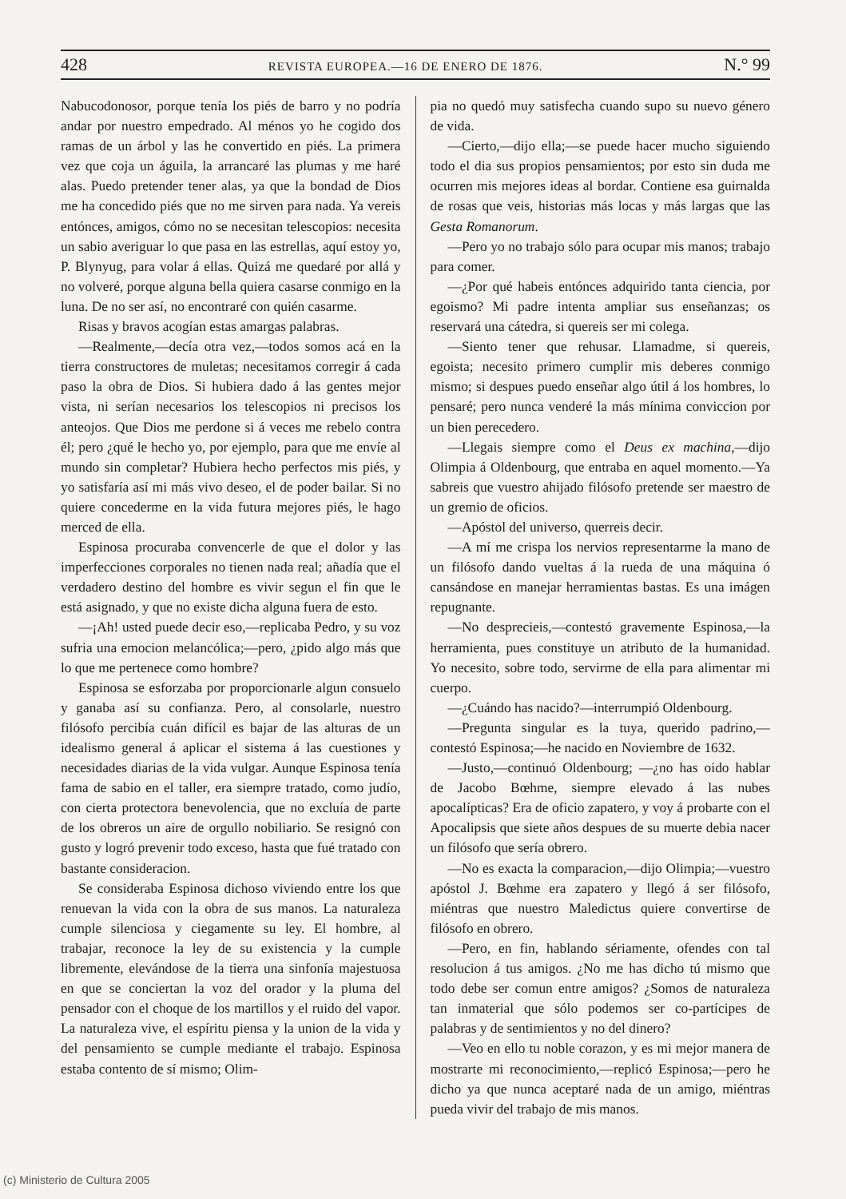428 REVISTA EUROPEA.—16 DE ENERO DE 1876. N.° 99
Nabucodonosor, porque tenía los piés de barro y no podría andar por nuestro empedrado. Al ménos yo he cogido dos ramas de un árbol y las he convertido en piés. La primera vez que coja un águila, la arrancaré las plumas y me haré alas. Puedo pretender tener alas, ya que la bondad de Dios me ha concedido piés que no me sirven para nada. Ya vereis entónces, amigos, cómo no se necesitan telescopios: necesita un sabio averiguar lo que pasa en las estrellas, aquí estoy yo, P. Blynyug, para volar á ellas. Quizá me quedaré por allá y no volveré, porque alguna bella quiera casarse conmigo en la luna. De no ser así, no encontraré con quién casarme.
Risas y bravos acogían estas amargas palabras.
—Realmente,—decía otra vez,—todos somos acá en la tierra constructores de muletas; necesitamos corregir á cada paso la obra de Dios. Si hubiera dado á las gentes mejor vista, ni serían necesarios los telescopios ni precisos los anteojos. Que Dios me perdone si á veces me rebelo contra él; pero ¿qué le hecho yo, por ejemplo, para que me envíe al mundo sin completar? Hubiera hecho perfectos mis piés, y yo satisfaría así mi más vivo deseo, el de poder bailar. Si no quiere concederme en la vida futura mejores piés, le hago merced de ella.
Espinosa procuraba convencerle de que el dolor y las imperfecciones corporales no tienen nada real; añadía que el verdadero destino del hombre es vivir segun el fin que le está asignado, y que no existe dicha alguna fuera de esto.
—¡Ah! usted puede decir eso,—replicaba Pedro, y su voz sufria una emocion melancólica;—pero, ¿pido algo más que lo que me pertenece como hombre?
Espinosa se esforzaba por proporcionarle algun consuelo y ganaba así su confianza. Pero, al consolarle, nuestro filósofo percibía cuán difícil es bajar de las alturas de un idealismo general á aplicar el sistema á las cuestiones y necesidades diarias de la vida vulgar. Aunque Espinosa tenía fama de sabio en el taller, era siempre tratado, como judío, con cierta protectora benevolencia, que no excluía de parte de los obreros un aire de orgullo nobiliario. Se resignó con gusto y logró prevenir todo exceso, hasta que fué tratado con bastante consideracion.
Se consideraba Espinosa dichoso viviendo entre los que renuevan la vida con la obra de sus manos. La naturaleza cumple silenciosa y ciegamente su ley. El hombre, al trabajar, reconoce la ley de su existencia y la cumple libremente, elevándose de la tierra una sinfonía majestuosa en que se conciertan la voz del orador y la pluma del pensador con el choque de los martillos y el ruido del vapor. La naturaleza vive, el espíritu piensa y la union de la vida y del pensamiento se cumple mediante el trabajo. Espinosa estaba contento de sí mismo; Olim-
pia no quedó muy satisfecha cuando supo su nuevo género de vida.
—Cierto,—dijo ella;—se puede hacer mucho siguiendo todo el dia sus propios pensamientos; por esto sin duda me ocurren mis mejores ideas al bordar. Contiene esa guirnalda de rosas que veis, historias más locas y más largas que las Gesta Romanorum.
—Pero yo no trabajo sólo para ocupar mis manos; trabajo para comer.
—¿Por qué habeis entónces adquirido tanta ciencia, por egoismo? Mi padre intenta ampliar sus enseñanzas; os reservará una cátedra, si quereis ser mi colega.
—Siento tener que rehusar. Llamadme, si quereis, egoista; necesito primero cumplir mis deberes conmigo mismo; si despues puedo enseñar algo útil á los hombres, lo pensaré; pero nunca venderé la más mínima conviccion por un bien perecedero.
—Llegais siempre como el Deus ex machina,—dijo Olimpia á Oldenbourg, que entraba en aquel momento.—Ya sabreis que vuestro ahijado filósofo pretende ser maestro de un gremio de oficios.
—Apóstol del universo, querreis decir.
—A mí me crispa los nervios representarme la mano de un filósofo dando vueltas á la rueda de una máquina ó cansándose en manejar herramientas bastas. Es una imágen repugnante.
—No desprecieis,—contestó gravemente Espinosa,—la herramienta, pues constituye un atributo de la humanidad. Yo necesito, sobre todo, servirme de ella para alimentar mi cuerpo.
—¿Cuándo has nacido?—interrumpió Oldenbourg.
—Pregunta singular es la tuya, querido padrino,—contestó Espinosa;—he nacido en Noviembre de 1632.
—Justo,—continuó Oldenbourg; —¿no has oido hablar de Jacobo Bœhme, siempre elevado á las nubes apocalípticas? Era de oficio zapatero, y voy á probarte con el Apocalipsis que siete años despues de su muerte debia nacer un filósofo que sería obrero.
—No es exacta la comparacion,—dijo Olimpia;—vuestro apóstol J. Bœhme era zapatero y llegó á ser filósofo, miéntras que nuestro Maledictus quiere convertirse de filósofo en obrero.
—Pero, en fin, hablando sériamente, ofendes con tal resolucion á tus amigos. ¿No me has dicho tú mismo que todo debe ser comun entre amigos? ¿Somos de naturaleza tan inmaterial que sólo podemos ser co-partícipes de palabras y de sentimientos y no del dinero?
—Veo en ello tu noble corazon, y es mi mejor manera de mostrarte mi reconocimiento,—replicó Espinosa;—pero he dicho ya que nunca aceptaré nada de un amigo, miéntras pueda vivir del trabajo de mis manos.
(c) Ministerio de Cultura 2005